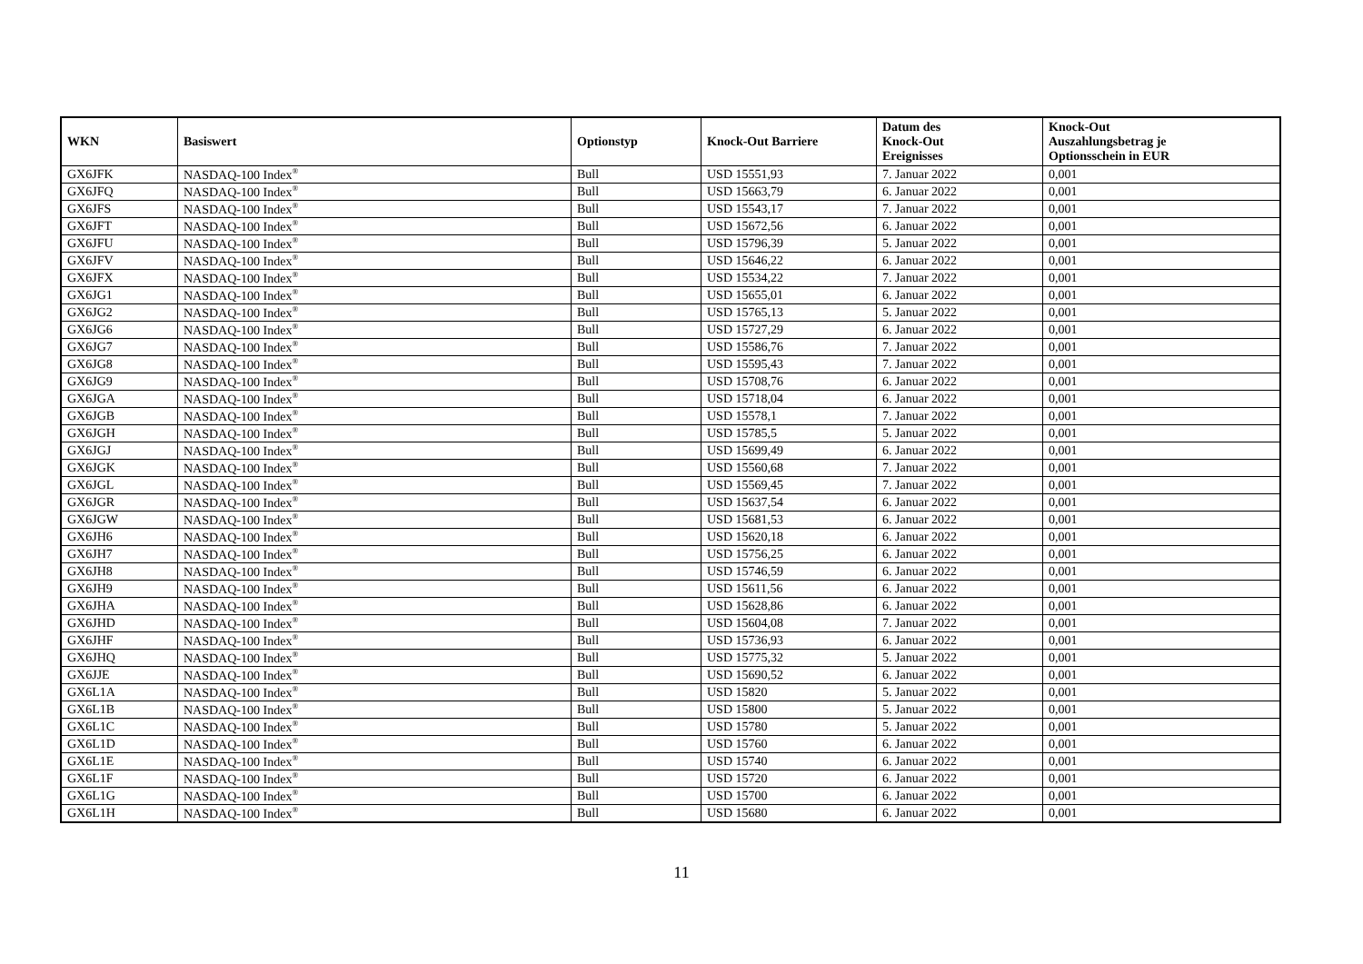| WKN | Basiswert | Optionstyp | Knock-Out Barriere | Datum des Knock-Out Ereignisses | Knock-Out Auszahlungsbetrag je Optionsschein in EUR |
| --- | --- | --- | --- | --- | --- |
| GX6JFK | NASDAQ-100 Index<sup>®</sup> | Bull | USD 15551,93 | 7. Januar 2022 | 0,001 |
| GX6JFQ | NASDAQ-100 Index<sup>®</sup> | Bull | USD 15663,79 | 6. Januar 2022 | 0,001 |
| GX6JFS | NASDAQ-100 Index<sup>®</sup> | Bull | USD 15543,17 | 7. Januar 2022 | 0,001 |
| GX6JFT | NASDAQ-100 Index<sup>®</sup> | Bull | USD 15672,56 | 6. Januar 2022 | 0,001 |
| GX6JFU | NASDAQ-100 Index<sup>®</sup> | Bull | USD 15796,39 | 5. Januar 2022 | 0,001 |
| GX6JFV | NASDAQ-100 Index<sup>®</sup> | Bull | USD 15646,22 | 6. Januar 2022 | 0,001 |
| GX6JFX | NASDAQ-100 Index<sup>®</sup> | Bull | USD 15534,22 | 7. Januar 2022 | 0,001 |
| GX6JG1 | NASDAQ-100 Index<sup>®</sup> | Bull | USD 15655,01 | 6. Januar 2022 | 0,001 |
| GX6JG2 | NASDAQ-100 Index<sup>®</sup> | Bull | USD 15765,13 | 5. Januar 2022 | 0,001 |
| GX6JG6 | NASDAQ-100 Index<sup>®</sup> | Bull | USD 15727,29 | 6. Januar 2022 | 0,001 |
| GX6JG7 | NASDAQ-100 Index<sup>®</sup> | Bull | USD 15586,76 | 7. Januar 2022 | 0,001 |
| GX6JG8 | NASDAQ-100 Index<sup>®</sup> | Bull | USD 15595,43 | 7. Januar 2022 | 0,001 |
| GX6JG9 | NASDAQ-100 Index<sup>®</sup> | Bull | USD 15708,76 | 6. Januar 2022 | 0,001 |
| GX6JGA | NASDAQ-100 Index<sup>®</sup> | Bull | USD 15718,04 | 6. Januar 2022 | 0,001 |
| GX6JGB | NASDAQ-100 Index<sup>®</sup> | Bull | USD 15578,1 | 7. Januar 2022 | 0,001 |
| GX6JGH | NASDAQ-100 Index<sup>®</sup> | Bull | USD 15785,5 | 5. Januar 2022 | 0,001 |
| GX6JGJ | NASDAQ-100 Index<sup>®</sup> | Bull | USD 15699,49 | 6. Januar 2022 | 0,001 |
| GX6JGK | NASDAQ-100 Index<sup>®</sup> | Bull | USD 15560,68 | 7. Januar 2022 | 0,001 |
| GX6JGL | NASDAQ-100 Index<sup>®</sup> | Bull | USD 15569,45 | 7. Januar 2022 | 0,001 |
| GX6JGR | NASDAQ-100 Index<sup>®</sup> | Bull | USD 15637,54 | 6. Januar 2022 | 0,001 |
| GX6JGW | NASDAQ-100 Index<sup>®</sup> | Bull | USD 15681,53 | 6. Januar 2022 | 0,001 |
| GX6JH6 | NASDAQ-100 Index<sup>®</sup> | Bull | USD 15620,18 | 6. Januar 2022 | 0,001 |
| GX6JH7 | NASDAQ-100 Index<sup>®</sup> | Bull | USD 15756,25 | 6. Januar 2022 | 0,001 |
| GX6JH8 | NASDAQ-100 Index<sup>®</sup> | Bull | USD 15746,59 | 6. Januar 2022 | 0,001 |
| GX6JH9 | NASDAQ-100 Index<sup>®</sup> | Bull | USD 15611,56 | 6. Januar 2022 | 0,001 |
| GX6JHA | NASDAQ-100 Index<sup>®</sup> | Bull | USD 15628,86 | 6. Januar 2022 | 0,001 |
| GX6JHD | NASDAQ-100 Index<sup>®</sup> | Bull | USD 15604,08 | 7. Januar 2022 | 0,001 |
| GX6JHF | NASDAQ-100 Index<sup>®</sup> | Bull | USD 15736,93 | 6. Januar 2022 | 0,001 |
| GX6JHQ | NASDAQ-100 Index<sup>®</sup> | Bull | USD 15775,32 | 5. Januar 2022 | 0,001 |
| GX6JJE | NASDAQ-100 Index<sup>®</sup> | Bull | USD 15690,52 | 6. Januar 2022 | 0,001 |
| GX6L1A | NASDAQ-100 Index<sup>®</sup> | Bull | USD 15820 | 5. Januar 2022 | 0,001 |
| GX6L1B | NASDAQ-100 Index<sup>®</sup> | Bull | USD 15800 | 5. Januar 2022 | 0,001 |
| GX6L1C | NASDAQ-100 Index<sup>®</sup> | Bull | USD 15780 | 5. Januar 2022 | 0,001 |
| GX6L1D | NASDAQ-100 Index<sup>®</sup> | Bull | USD 15760 | 6. Januar 2022 | 0,001 |
| GX6L1E | NASDAQ-100 Index<sup>®</sup> | Bull | USD 15740 | 6. Januar 2022 | 0,001 |
| GX6L1F | NASDAQ-100 Index<sup>®</sup> | Bull | USD 15720 | 6. Januar 2022 | 0,001 |
| GX6L1G | NASDAQ-100 Index<sup>®</sup> | Bull | USD 15700 | 6. Januar 2022 | 0,001 |
| GX6L1H | NASDAQ-100 Index<sup>®</sup> | Bull | USD 15680 | 6. Januar 2022 | 0,001 |
11